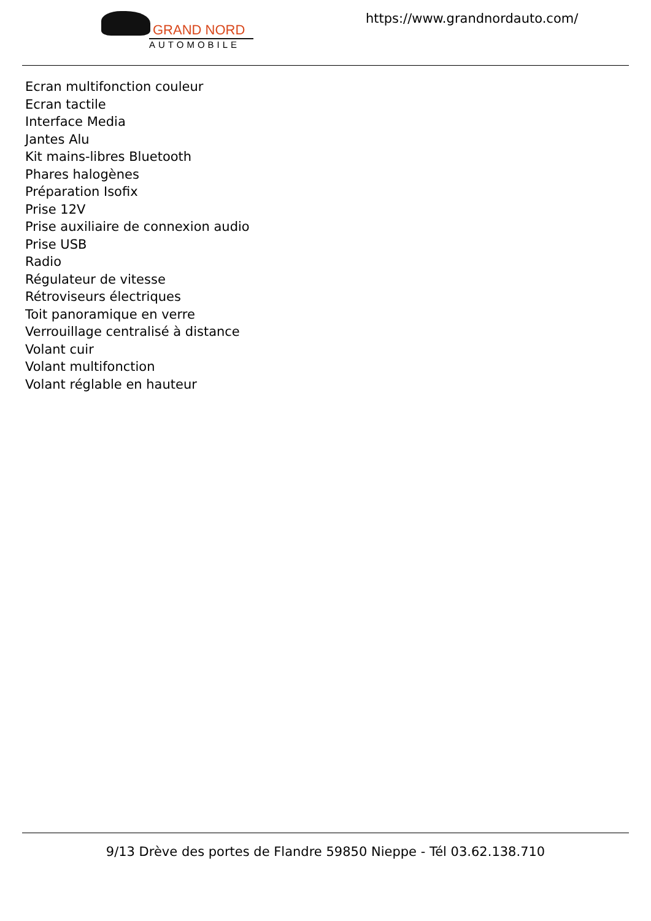GRAND NORD
AUTOMOBILE
https://www.grandnordauto.com/
Ecran multifonction couleur
Ecran tactile
Interface Media
Jantes Alu
Kit mains-libres Bluetooth
Phares halogènes
Préparation Isofix
Prise 12V
Prise auxiliaire de connexion audio
Prise USB
Radio
Régulateur de vitesse
Rétroviseurs électriques
Toit panoramique en verre
Verrouillage centralisé à distance
Volant cuir
Volant multifonction
Volant réglable en hauteur
9/13 Drève des portes de Flandre 59850 Nieppe - Tél 03.62.138.710